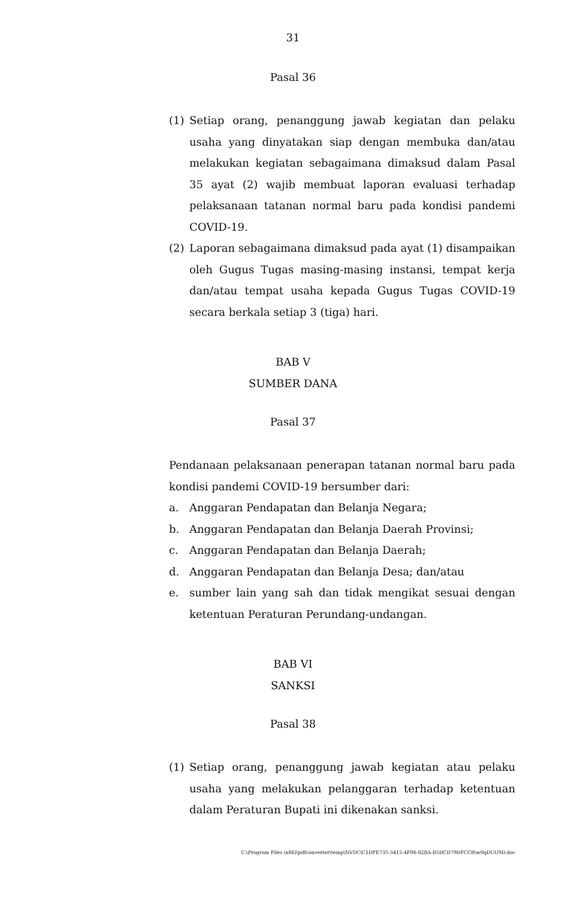31
Pasal 36
(1) Setiap orang, penanggung jawab kegiatan dan pelaku usaha yang dinyatakan siap dengan membuka dan/atau melakukan kegiatan sebagaimana dimaksud dalam Pasal 35 ayat (2) wajib membuat laporan evaluasi terhadap pelaksanaan tatanan normal baru pada kondisi pandemi COVID-19.
(2) Laporan sebagaimana dimaksud pada ayat (1) disampaikan oleh Gugus Tugas masing-masing instansi, tempat kerja dan/atau tempat usaha kepada Gugus Tugas COVID-19 secara berkala setiap 3 (tiga) hari.
BAB V
SUMBER DANA
Pasal 37
Pendanaan pelaksanaan penerapan tatanan normal baru pada kondisi pandemi COVID-19 bersumber dari:
a. Anggaran Pendapatan dan Belanja Negara;
b. Anggaran Pendapatan dan Belanja Daerah Provinsi;
c. Anggaran Pendapatan dan Belanja Daerah;
d. Anggaran Pendapatan dan Belanja Desa; dan/atau
e. sumber lain yang sah dan tidak mengikat sesuai dengan ketentuan Peraturan Perundang-undangan.
BAB VI
SANKSI
Pasal 38
(1) Setiap orang, penanggung jawab kegiatan atau pelaku usaha yang melakukan pelanggaran terhadap ketentuan dalam Peraturan Bupati ini dikenakan sanksi.
C:\Program Files (x86)\pdfconverter\temp\NVDC\C1DFE735-3415-4F06-82BA-B5DCD79DFCCB\w0qDUU9D.doc